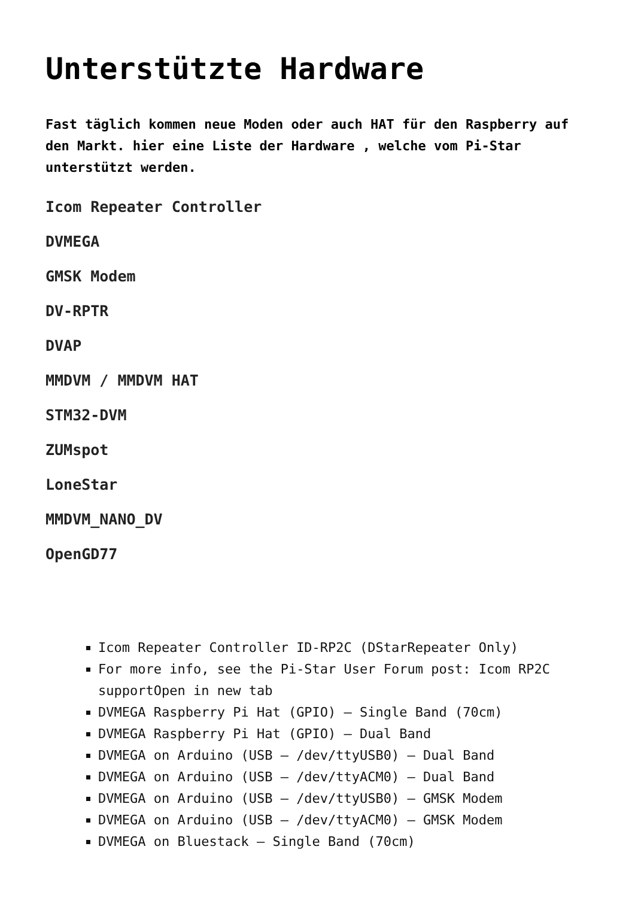Unterstützte Hardware
Fast täglich kommen neue Moden oder auch HAT für den Raspberry auf den Markt. hier eine Liste der Hardware , welche vom Pi-Star unterstützt werden.
Icom Repeater Controller
DVMEGA
GMSK Modem
DV-RPTR
DVAP
MMDVM / MMDVM HAT
STM32-DVM
ZUMspot
LoneStar
MMDVM_NANO_DV
OpenGD77
Icom Repeater Controller ID-RP2C (DStarRepeater Only)
For more info, see the Pi-Star User Forum post: Icom RP2C supportOpen in new tab
DVMEGA Raspberry Pi Hat (GPIO) – Single Band (70cm)
DVMEGA Raspberry Pi Hat (GPIO) – Dual Band
DVMEGA on Arduino (USB – /dev/ttyUSB0) – Dual Band
DVMEGA on Arduino (USB – /dev/ttyACM0) – Dual Band
DVMEGA on Arduino (USB – /dev/ttyUSB0) – GMSK Modem
DVMEGA on Arduino (USB – /dev/ttyACM0) – GMSK Modem
DVMEGA on Bluestack – Single Band (70cm)